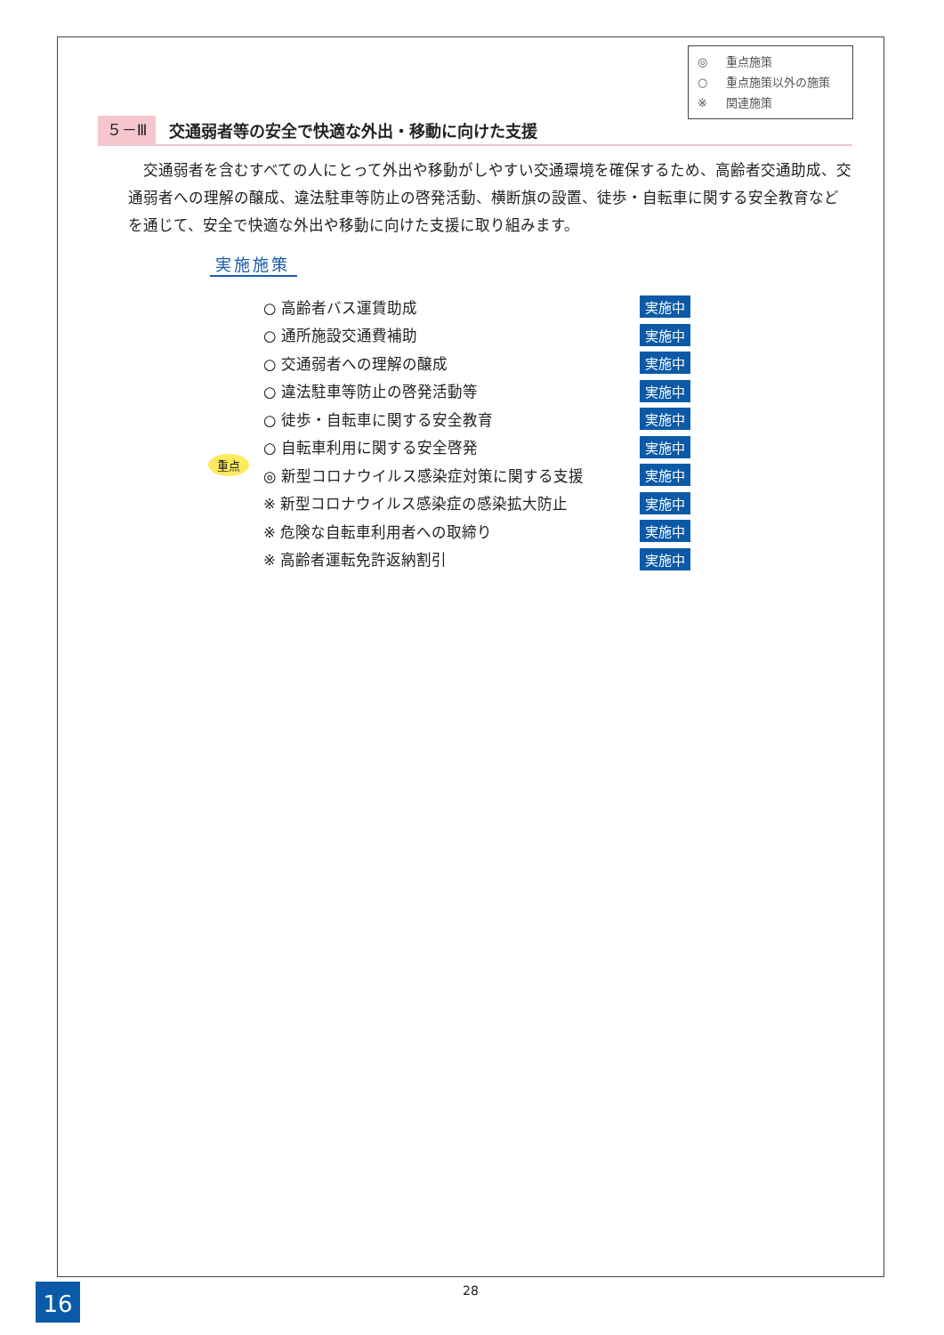◎ 重点施策
○ 重点施策以外の施策
※ 関連施策
５－Ⅲ
交通弱者等の安全で快適な外出・移動に向けた支援
交通弱者を含むすべての人にとって外出や移動がしやすい交通環境を確保するため、高齢者交通助成、交通弱者への理解の醸成、違法駐車等防止の啓発活動、横断旗の設置、徒歩・自転車に関する安全教育などを通じて、安全で快適な外出や移動に向けた支援に取り組みます。
実施施策
○ 高齢者バス運賃助成 実施中
○ 通所施設交通費補助 実施中
○ 交通弱者への理解の醸成 実施中
○ 違法駐車等防止の啓発活動等 実施中
○ 徒歩・自転車に関する安全教育 実施中
○ 自転車利用に関する安全啓発 実施中
重点
◎ 新型コロナウイルス感染症対策に関する支援 実施中
※ 新型コロナウイルス感染症の感染拡大防止 実施中
※ 危険な自転車利用者への取締り 実施中
※ 高齢者運転免許返納割引 実施中
16 28